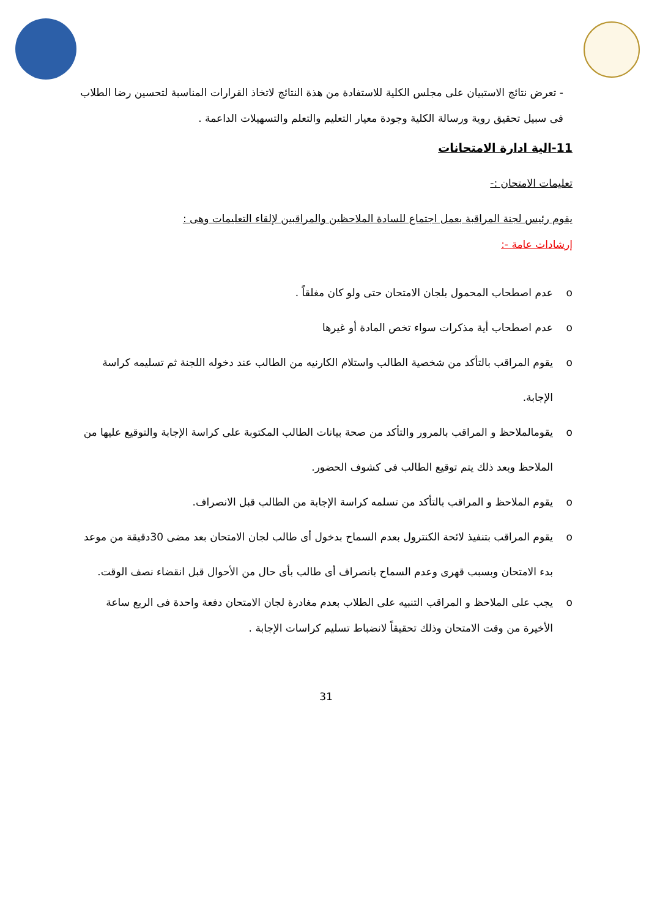- تعرض نتائج الاستبيان على مجلس الكلية للاستفادة من هذة النتائج لاتخاذ القرارات المناسبة لتحسين رضا الطلاب فى سبيل تحقيق روية ورسالة الكلية وجودة معيار التعليم والتعلم والتسهيلات الداعمة .
11-الية ادارة الامتحانات
تعليمات الامتحان :-
يقوم رئيس لجنة المراقبة بعمل اجتماع للسادة الملاحظين والمراقبين لإلقاء التعليمات وهى :
إرشادات عامة -:
o عدم اصطحاب المحمول بلجان الامتحان حتى ولو كان مغلقاً .
o عدم اصطحاب أية مذكرات سواء تخص المادة أو غيرها
o يقوم المراقب بالتأكد من شخصية الطالب واستلام الكارنيه من الطالب عند دخوله اللجنة ثم تسليمه كراسة الإجابة.
o يقومالملاحظ و المراقب بالمرور والتأكد من صحة بيانات الطالب المكتوبة على كراسة الإجابة والتوقيع عليها من الملاحظ وبعد ذلك يتم توقيع الطالب فى كشوف الحضور.
o يقوم الملاحظ و المراقب بالتأكد من تسلمه كراسة الإجابة من الطالب قبل الانصراف.
o يقوم المراقب بتنفيذ لائحة الكنترول بعدم السماح بدخول أى طالب لجان الامتحان بعد مضى 30دقيقة من موعد بدء الامتحان وبسبب قهرى وعدم السماح بانصراف أى طالب بأى حال من الأحوال قبل انقضاء نصف الوقت.
o يجب على الملاحظ و المراقب التنبيه على الطلاب بعدم مغادرة لجان الامتحان دفعة واحدة فى الربع ساعة الأخيرة من وقت الامتحان وذلك تحقيقاً لانضباط تسليم كراسات الإجابة .
31